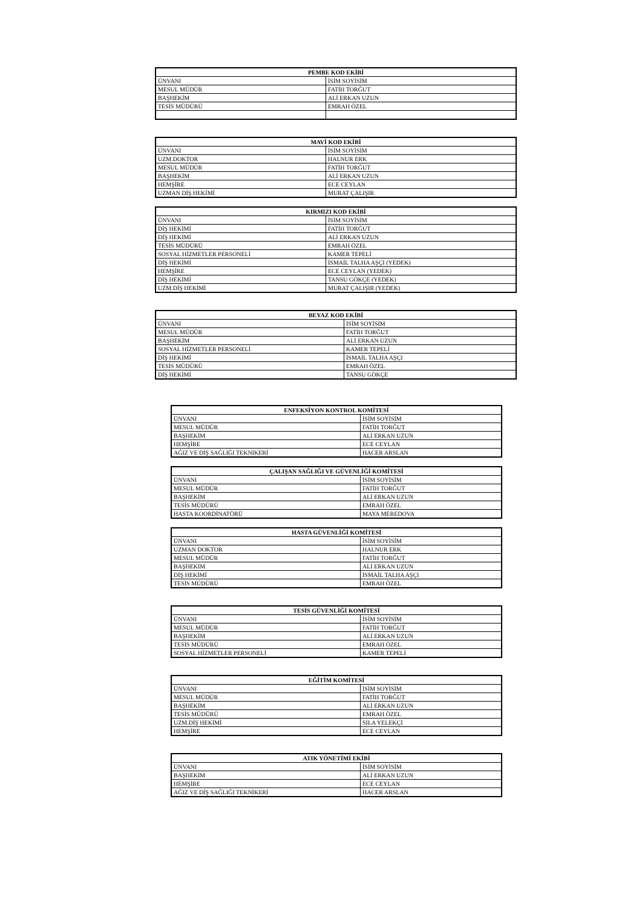| PEMBE KOD EKİBİ | |
| --- | --- |
| ÜNVANI | İSİM SOYİSİM |
| MESUL MÜDÜR | FATİH TORĞUT |
| BAŞHEKİM | ALİ ERKAN UZUN |
| TESİS MÜDÜRÜ | EMRAH ÖZEL |
| MAVİ KOD EKİBİ | |
| --- | --- |
| ÜNVANI | İSİM SOYİSİM |
| UZM.DOKTOR | HALNUR ERK |
| MESUL MÜDÜR | FATİH TORĞUT |
| BAŞHEKİM | ALİ ERKAN UZUN |
| HEMŞİRE | ECE CEYLAN |
| UZMAN DİŞ HEKİMİ | MURAT ÇALIŞIR |
| KIRMIZI KOD EKİBİ | |
| --- | --- |
| ÜNVANI | İSİM SOYİSİM |
| DİŞ HEKİMİ | FATİH TORĞUT |
| DİŞ HEKİMİ | ALİ ERKAN UZUN |
| TESİS MÜDÜRÜ | EMRAH ÖZEL |
| SOSYAL HİZMETLER PERSONELİ | KAMER TEPELİ |
| DİŞ HEKİMİ | İSMAİL TALHA AŞÇI (YEDEK) |
| HEMŞİRE | ECE CEYLAN (YEDEK) |
| DİŞ HEKİMİ | TANSU GÖKÇE (YEDEK) |
| UZM.DİŞ HEKİMİ | MURAT ÇALIŞIR (YEDEK) |
| BEYAZ KOD EKİBİ | |
| --- | --- |
| ÜNVANI | İSİM SOYİSİM |
| MESUL MÜDÜR | FATİH TORĞUT |
| BAŞHEKİM | ALİ ERKAN UZUN |
| SOSYAL HİZMETLER PERSONELİ | KAMER TEPELİ |
| DİŞ HEKİMİ | İSMAİL TALHA AŞÇI |
| TESİS MÜDÜRÜ | EMRAH ÖZEL |
| DİŞ HEKİMİ | TANSU GÖKÇE |
| ENFEKSİYON KONTROL KOMİTESİ | |
| --- | --- |
| ÜNVANI | İSİM SOYİSİM |
| MESUL MÜDÜR | FATİH TORĞUT |
| BAŞHEKİM | ALİ ERKAN UZUN |
| HEMŞİRE | ECE CEYLAN |
| AĞIZ VE DİŞ SAĞLIĞI TEKNİKERİ | HACER ARSLAN |
| ÇALIŞAN SAĞLIĞI VE GÜVENLİĞİ KOMİTESİ | |
| --- | --- |
| ÜNVANI | İSİM SOYİSİM |
| MESUL MÜDÜR | FATİH TORĞUT |
| BAŞHEKİM | ALİ ERKAN UZUN |
| TESİS MÜDÜRÜ | EMRAH ÖZEL |
| HASTA KOORDİNATÖRÜ | MAYA MEREDOVA |
| HASTA GÜVENLİĞİ KOMİTESİ | |
| --- | --- |
| ÜNVANI | İSİM SOYİSİM |
| UZMAN DOKTOR | HALNUR ERK |
| MESUL MÜDÜR | FATİH TORĞUT |
| BAŞHEKİM | ALİ ERKAN UZUN |
| DİŞ HEKİMİ | İSMAİL TALHA AŞÇI |
| TESİS MÜDÜRÜ | EMRAH ÖZEL |
| TESİS GÜVENLİĞİ KOMİTESİ | |
| --- | --- |
| ÜNVANI | İSİM SOYİSİM |
| MESUL MÜDÜR | FATİH TORĞUT |
| BAŞHEKİM | ALİ ERKAN UZUN |
| TESİS MÜDÜRÜ | EMRAH ÖZEL |
| SOSYAL HİZMETLER PERSONELİ | KAMER TEPELİ |
| EĞİTİM KOMİTESİ | |
| --- | --- |
| ÜNVANI | İSİM SOYİSİM |
| MESUL MÜDÜR | FATİH TORĞUT |
| BAŞHEKİM | ALİ ERKAN UZUN |
| TESİS MÜDÜRÜ | EMRAH ÖZEL |
| UZM.DİŞ HEKİMİ | SILA YELEKÇİ |
| HEMŞİRE | ECE CEYLAN |
| ATIK YÖNETİMİ EKİBİ | |
| --- | --- |
| ÜNVANI | İSİM SOYİSİM |
| BAŞHEKİM | ALİ ERKAN UZUN |
| HEMŞİRE | ECE CEYLAN |
| AĞIZ VE DİŞ SAĞLIĞI TEKNİKERİ | HACER ARSLAN |